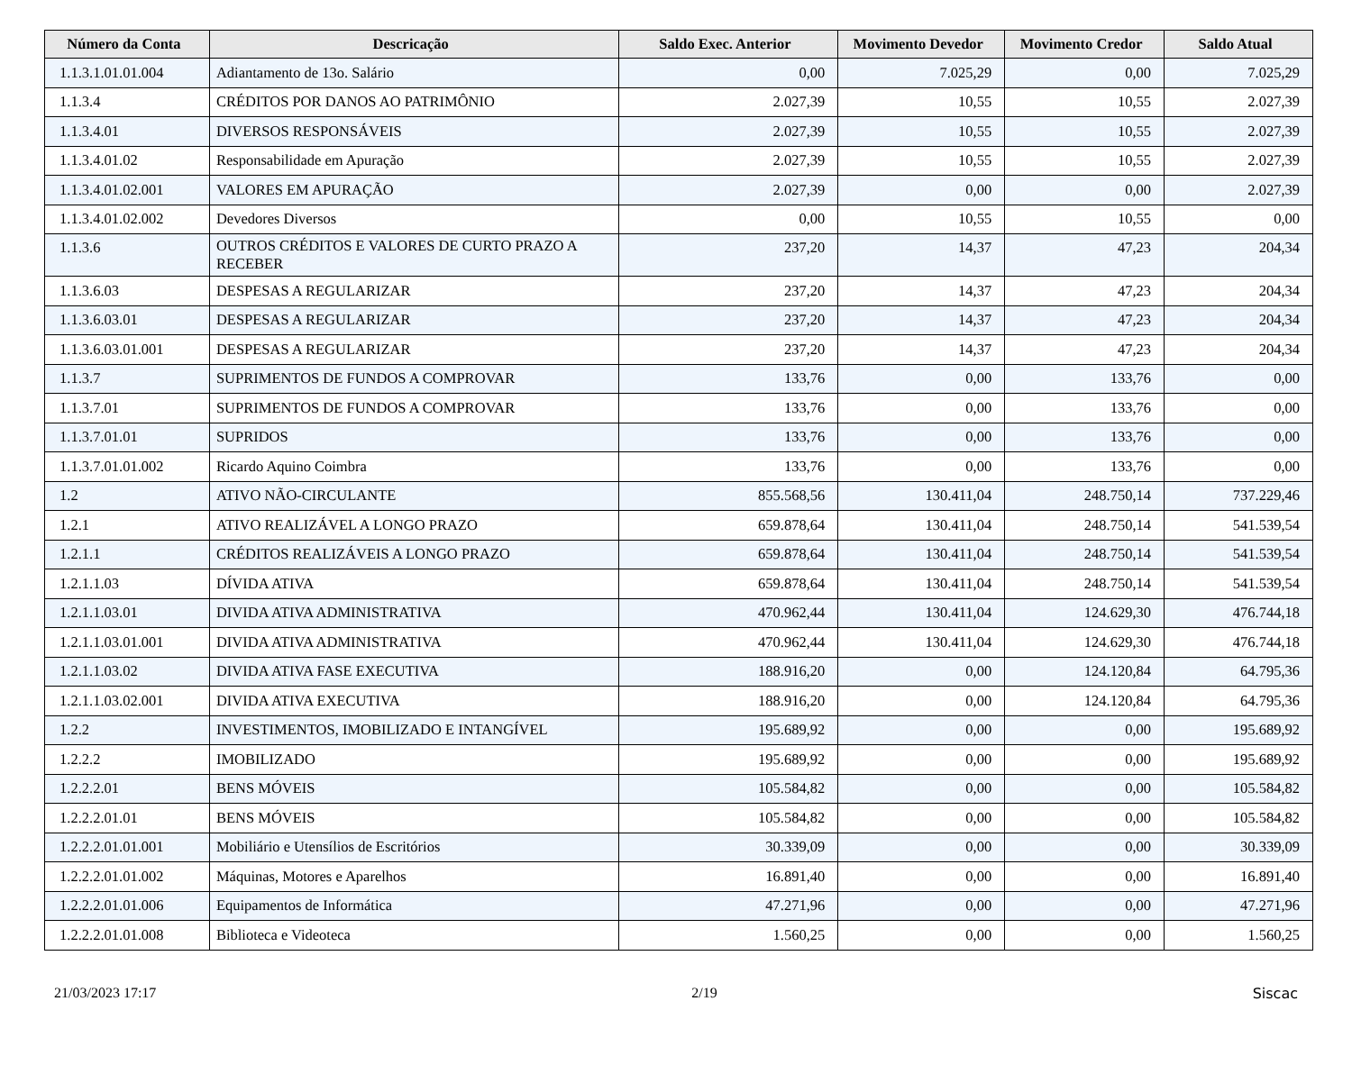| Número da Conta | Descricação | Saldo Exec. Anterior | Movimento Devedor | Movimento Credor | Saldo Atual |
| --- | --- | --- | --- | --- | --- |
| 1.1.3.1.01.01.004 | Adiantamento de 13o. Salário | 0,00 | 7.025,29 | 0,00 | 7.025,29 |
| 1.1.3.4 | CRÉDITOS POR DANOS AO PATRIMÔNIO | 2.027,39 | 10,55 | 10,55 | 2.027,39 |
| 1.1.3.4.01 | DIVERSOS RESPONSÁVEIS | 2.027,39 | 10,55 | 10,55 | 2.027,39 |
| 1.1.3.4.01.02 | Responsabilidade em Apuração | 2.027,39 | 10,55 | 10,55 | 2.027,39 |
| 1.1.3.4.01.02.001 | VALORES EM APURAÇÃO | 2.027,39 | 0,00 | 0,00 | 2.027,39 |
| 1.1.3.4.01.02.002 | Devedores Diversos | 0,00 | 10,55 | 10,55 | 0,00 |
| 1.1.3.6 | OUTROS CRÉDITOS E VALORES DE CURTO PRAZO A RECEBER | 237,20 | 14,37 | 47,23 | 204,34 |
| 1.1.3.6.03 | DESPESAS A REGULARIZAR | 237,20 | 14,37 | 47,23 | 204,34 |
| 1.1.3.6.03.01 | DESPESAS A REGULARIZAR | 237,20 | 14,37 | 47,23 | 204,34 |
| 1.1.3.6.03.01.001 | DESPESAS A REGULARIZAR | 237,20 | 14,37 | 47,23 | 204,34 |
| 1.1.3.7 | SUPRIMENTOS DE FUNDOS A COMPROVAR | 133,76 | 0,00 | 133,76 | 0,00 |
| 1.1.3.7.01 | SUPRIMENTOS DE FUNDOS A COMPROVAR | 133,76 | 0,00 | 133,76 | 0,00 |
| 1.1.3.7.01.01 | SUPRIDOS | 133,76 | 0,00 | 133,76 | 0,00 |
| 1.1.3.7.01.01.002 | Ricardo Aquino Coimbra | 133,76 | 0,00 | 133,76 | 0,00 |
| 1.2 | ATIVO NÃO-CIRCULANTE | 855.568,56 | 130.411,04 | 248.750,14 | 737.229,46 |
| 1.2.1 | ATIVO REALIZÁVEL A LONGO PRAZO | 659.878,64 | 130.411,04 | 248.750,14 | 541.539,54 |
| 1.2.1.1 | CRÉDITOS REALIZÁVEIS A LONGO PRAZO | 659.878,64 | 130.411,04 | 248.750,14 | 541.539,54 |
| 1.2.1.1.03 | DÍVIDA ATIVA | 659.878,64 | 130.411,04 | 248.750,14 | 541.539,54 |
| 1.2.1.1.03.01 | DIVIDA ATIVA ADMINISTRATIVA | 470.962,44 | 130.411,04 | 124.629,30 | 476.744,18 |
| 1.2.1.1.03.01.001 | DIVIDA ATIVA ADMINISTRATIVA | 470.962,44 | 130.411,04 | 124.629,30 | 476.744,18 |
| 1.2.1.1.03.02 | DIVIDA ATIVA FASE EXECUTIVA | 188.916,20 | 0,00 | 124.120,84 | 64.795,36 |
| 1.2.1.1.03.02.001 | DIVIDA ATIVA EXECUTIVA | 188.916,20 | 0,00 | 124.120,84 | 64.795,36 |
| 1.2.2 | INVESTIMENTOS, IMOBILIZADO E INTANGÍVEL | 195.689,92 | 0,00 | 0,00 | 195.689,92 |
| 1.2.2.2 | IMOBILIZADO | 195.689,92 | 0,00 | 0,00 | 195.689,92 |
| 1.2.2.2.01 | BENS MÓVEIS | 105.584,82 | 0,00 | 0,00 | 105.584,82 |
| 1.2.2.2.01.01 | BENS MÓVEIS | 105.584,82 | 0,00 | 0,00 | 105.584,82 |
| 1.2.2.2.01.01.001 | Mobiliário e Utensílios de Escritórios | 30.339,09 | 0,00 | 0,00 | 30.339,09 |
| 1.2.2.2.01.01.002 | Máquinas, Motores e Aparelhos | 16.891,40 | 0,00 | 0,00 | 16.891,40 |
| 1.2.2.2.01.01.006 | Equipamentos de Informática | 47.271,96 | 0,00 | 0,00 | 47.271,96 |
| 1.2.2.2.01.01.008 | Biblioteca e Videoteca | 1.560,25 | 0,00 | 0,00 | 1.560,25 |
21/03/2023 17:17 2/19 Siscac